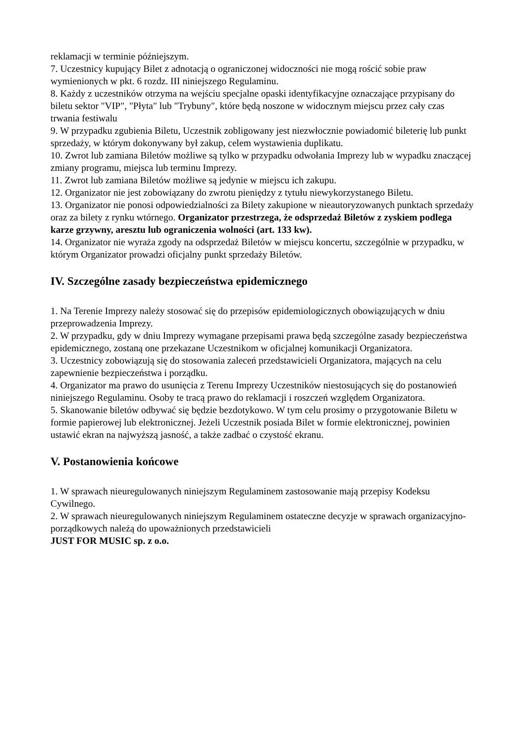reklamacji w terminie późniejszym.
7. Uczestnicy kupujący Bilet z adnotacją o ograniczonej widoczności nie mogą rościć sobie praw wymienionych w pkt. 6 rozdz. III niniejszego Regulaminu.
8. Każdy z uczestników otrzyma na wejściu specjalne opaski identyfikacyjne oznaczające przypisany do biletu sektor "VIP", "Płyta" lub "Trybuny", które będą noszone w widocznym miejscu przez cały czas trwania festiwalu
9. W przypadku zgubienia Biletu, Uczestnik zobligowany jest niezwłocznie powiadomić bileterię lub punkt sprzedaży, w którym dokonywany był zakup, celem wystawienia duplikatu.
10. Zwrot lub zamiana Biletów możliwe są tylko w przypadku odwołania Imprezy lub w wypadku znaczącej zmiany programu, miejsca lub terminu Imprezy.
11. Zwrot lub zamiana Biletów możliwe są jedynie w miejscu ich zakupu.
12. Organizator nie jest zobowiązany do zwrotu pieniędzy z tytułu niewykorzystanego Biletu.
13. Organizator nie ponosi odpowiedzialności za Bilety zakupione w nieautoryzowanych punktach sprzedaży oraz za bilety z rynku wtórnego. Organizator przestrzega, że odsprzedaż Biletów z zyskiem podlega karze grzywny, aresztu lub ograniczenia wolności (art. 133 kw).
14. Organizator nie wyraża zgody na odsprzedaż Biletów w miejscu koncertu, szczególnie w przypadku, w którym Organizator prowadzi oficjalny punkt sprzedaży Biletów.
IV. Szczególne zasady bezpieczeństwa epidemicznego
1. Na Terenie Imprezy należy stosować się do przepisów epidemiologicznych obowiązujących w dniu przeprowadzenia Imprezy.
2. W przypadku, gdy w dniu Imprezy wymagane przepisami prawa będą szczególne zasady bezpieczeństwa epidemicznego, zostaną one przekazane Uczestnikom w oficjalnej komunikacji Organizatora.
3. Uczestnicy zobowiązują się do stosowania zaleceń przedstawicieli Organizatora, mających na celu zapewnienie bezpieczeństwa i porządku.
4. Organizator ma prawo do usunięcia z Terenu Imprezy Uczestników niestosujących się do postanowień niniejszego Regulaminu. Osoby te tracą prawo do reklamacji i roszczeń względem Organizatora.
5. Skanowanie biletów odbywać się będzie bezdotykowo. W tym celu prosimy o przygotowanie Biletu w formie papierowej lub elektronicznej. Jeżeli Uczestnik posiada Bilet w formie elektronicznej, powinien ustawić ekran na najwyższą jasność, a także zadbać o czystość ekranu.
V. Postanowienia końcowe
1. W sprawach nieuregulowanych niniejszym Regulaminem zastosowanie mają przepisy Kodeksu Cywilnego.
2. W sprawach nieuregulowanych niniejszym Regulaminem ostateczne decyzje w sprawach organizacyjno-porządkowych należą do upoważnionych przedstawicieli
JUST FOR MUSIC sp. z o.o.